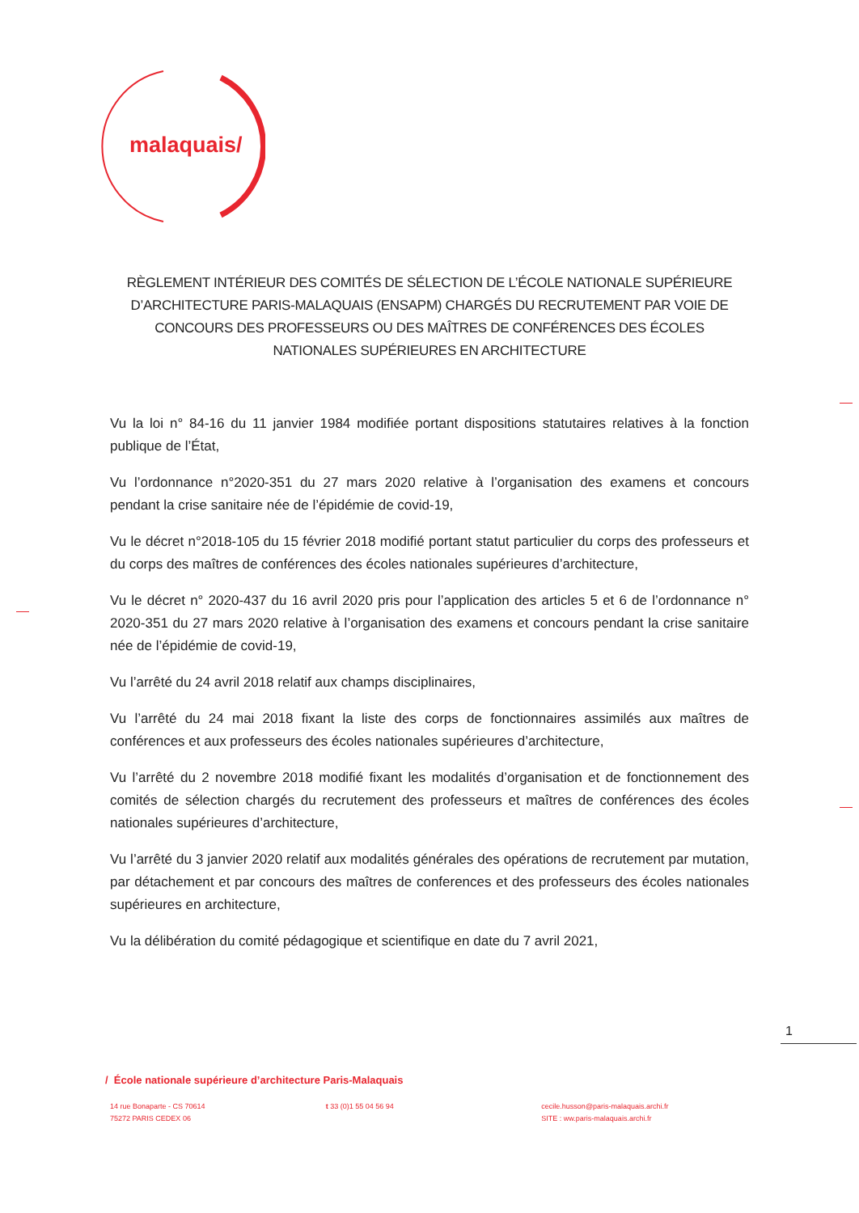malaquais/
RÈGLEMENT INTÉRIEUR DES COMITÉS DE SÉLECTION DE L’ÉCOLE NATIONALE SUPÉRIEURE D’ARCHITECTURE PARIS-MALAQUAIS (ENSAPM) CHARGÉS DU RECRUTEMENT PAR VOIE DE CONCOURS DES PROFESSEURS OU DES MAÎTRES DE CONFÉRENCES DES ÉCOLES NATIONALES SUPÉRIEURES EN ARCHITECTURE
Vu la loi n° 84-16 du 11 janvier 1984 modifiée portant dispositions statutaires relatives à la fonction publique de l’État,
Vu l’ordonnance n°2020-351 du 27 mars 2020 relative à l’organisation des examens et concours pendant la crise sanitaire née de l’épidémie de covid-19,
Vu le décret n°2018-105 du 15 février 2018 modifié portant statut particulier du corps des professeurs et du corps des maîtres de conférences des écoles nationales supérieures d’architecture,
Vu le décret n° 2020-437 du 16 avril 2020 pris pour l’application des articles 5 et 6 de l’ordonnance n° 2020-351 du 27 mars 2020 relative à l’organisation des examens et concours pendant la crise sanitaire née de l’épidémie de covid-19,
Vu l’arrêté du 24 avril 2018 relatif aux champs disciplinaires,
Vu l’arrêté du 24 mai 2018 fixant la liste des corps de fonctionnaires assimilés aux maîtres de conférences et aux professeurs des écoles nationales supérieures d’architecture,
Vu l’arrêté du 2 novembre 2018 modifié fixant les modalités d’organisation et de fonctionnement des comités de sélection chargés du recrutement des professeurs et maîtres de conférences des écoles nationales supérieures d’architecture,
Vu l’arrêté du 3 janvier 2020 relatif aux modalités générales des opérations de recrutement par mutation, par détachement et par concours des maîtres de conferences et des professeurs des écoles nationales supérieures en architecture,
Vu la délibération du comité pédagogique et scientifique en date du 7 avril 2021,
1
/ École nationale supérieure d’architecture Paris-Malaquais
14 rue Bonaparte - CS 70614
75272 PARIS CEDEX 06
t 33 (0)1 55 04 56 94 cecile.husson@paris-malaquais.archi.fr
SITE : ww.paris-malaquais.archi.fr